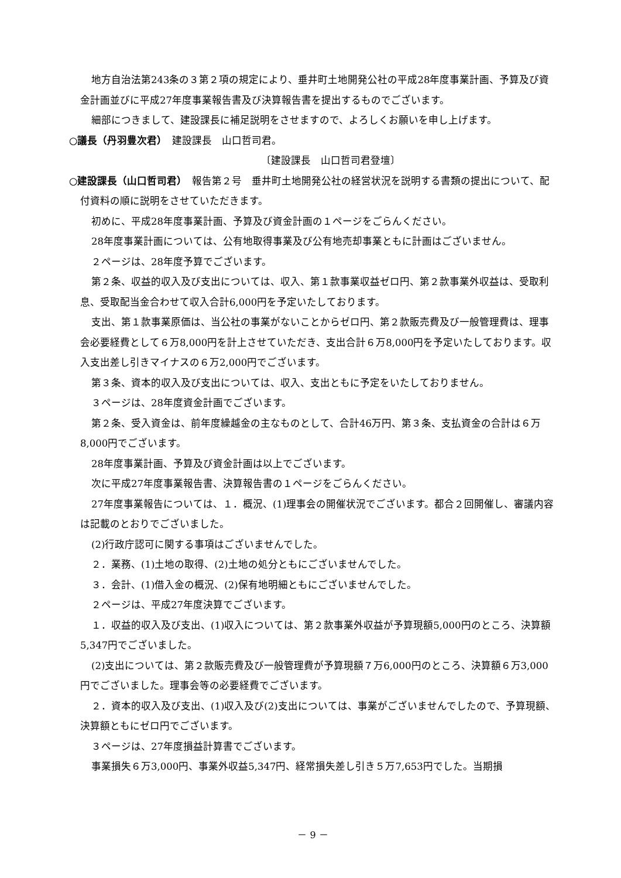地方自治法第243条の３第２項の規定により、垂井町土地開発公社の平成28年度事業計画、予算及び資金計画並びに平成27年度事業報告書及び決算報告書を提出するものでございます。
細部につきまして、建設課長に補足説明をさせますので、よろしくお願いを申し上げます。
○議長（丹羽豊次君）　建設課長　山口哲司君。
〔建設課長　山口哲司君登壇〕
○建設課長（山口哲司君）　報告第２号　垂井町土地開発公社の経営状況を説明する書類の提出について、配付資料の順に説明をさせていただきます。
初めに、平成28年度事業計画、予算及び資金計画の１ページをごらんください。
28年度事業計画については、公有地取得事業及び公有地売却事業ともに計画はございません。
２ページは、28年度予算でございます。
第２条、収益的収入及び支出については、収入、第１款事業収益ゼロ円、第２款事業外収益は、受取利息、受取配当金合わせて収入合計6,000円を予定いたしております。
支出、第１款事業原価は、当公社の事業がないことからゼロ円、第２款販売費及び一般管理費は、理事会必要経費として６万8,000円を計上させていただき、支出合計６万8,000円を予定いたしております。収入支出差し引きマイナスの６万2,000円でございます。
第３条、資本的収入及び支出については、収入、支出ともに予定をいたしておりません。
３ページは、28年度資金計画でございます。
第２条、受入資金は、前年度繰越金の主なものとして、合計46万円、第３条、支払資金の合計は６万8,000円でございます。
28年度事業計画、予算及び資金計画は以上でございます。
次に平成27年度事業報告書、決算報告書の１ページをごらんください。
27年度事業報告については、１．概況、(1)理事会の開催状況でございます。都合２回開催し、審議内容は記載のとおりでございました。
(2)行政庁認可に関する事項はございませんでした。
２．業務、(1)土地の取得、(2)土地の処分ともにございませんでした。
３．会計、(1)借入金の概況、(2)保有地明細ともにございませんでした。
２ページは、平成27年度決算でございます。
１．収益的収入及び支出、(1)収入については、第２款事業外収益が予算現額5,000円のところ、決算額5,347円でございました。
(2)支出については、第２款販売費及び一般管理費が予算現額７万6,000円のところ、決算額６万3,000円でございました。理事会等の必要経費でございます。
２．資本的収入及び支出、(1)収入及び(2)支出については、事業がございませんでしたので、予算現額、決算額ともにゼロ円でございます。
３ページは、27年度損益計算書でございます。
事業損失６万3,000円、事業外収益5,347円、経常損失差し引き５万7,653円でした。当期損
－ 9 －